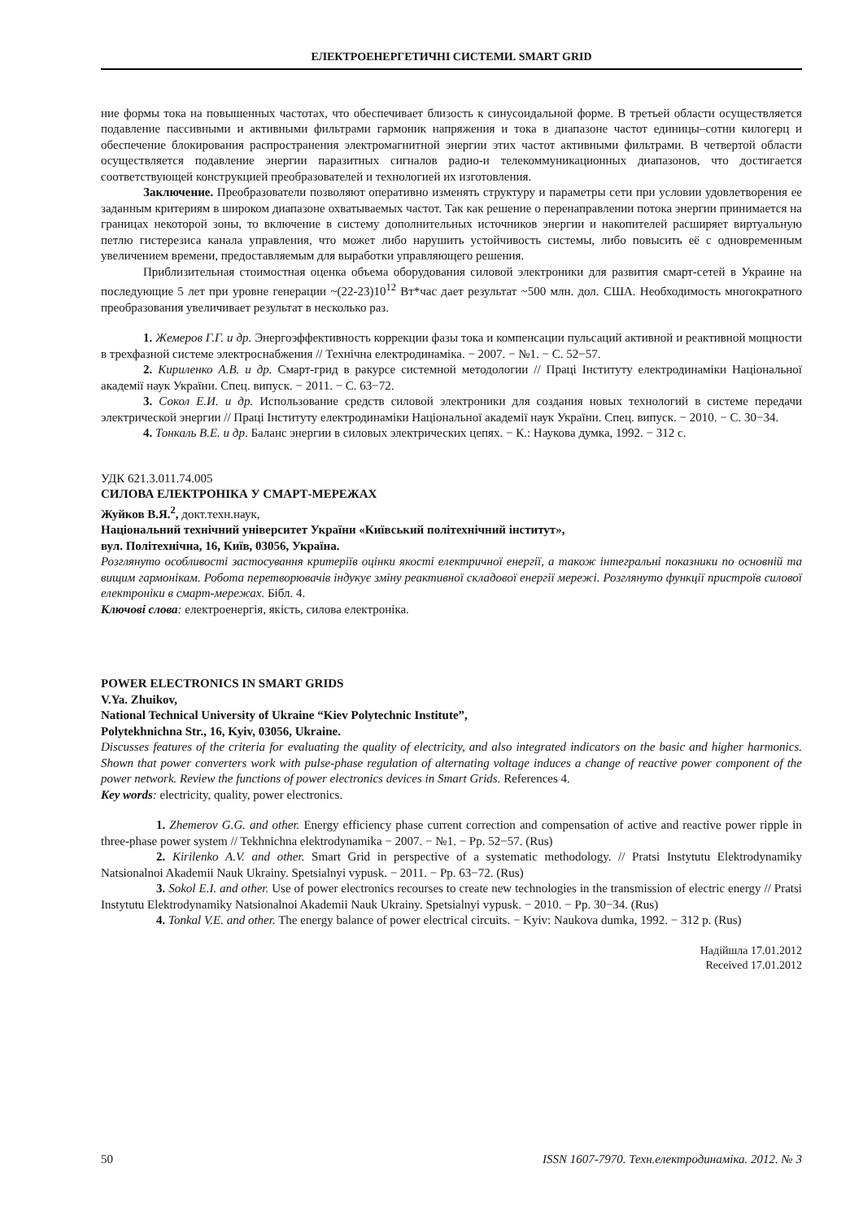ЕЛЕКТРОЕНЕРГЕТИЧНІ СИСТЕМИ. SMART GRID
ние формы тока на повышенных частотах, что обеспечивает близость к синусоидальной форме. В третьей области осуществляется подавление пассивными и активными фильтрами гармоник напряжения и тока в диапазоне частот единицы–сотни килогерц и обеспечение блокирования распространения электромагнитной энергии этих частот активными фильтрами. В четвертой области осуществляется подавление энергии паразитных сигналов радио-и телекоммуникационных диапазонов, что достигается соответствующей конструкцией преобразователей и технологией их изготовления.
Заключение. Преобразователи позволяют оперативно изменять структуру и параметры сети при условии удовлетворения ее заданным критериям в широком диапазоне охватываемых частот. Так как решение о перенаправлении потока энергии принимается на границах некоторой зоны, то включение в систему дополнительных источников энергии и накопителей расширяет виртуальную петлю гистерезиса канала управления, что может либо нарушить устойчивость системы, либо повысить её с одновременным увеличением времени, предоставляемым для выработки управляющего решения.
Приблизительная стоимостная оценка объема оборудования силовой электроники для развития смарт-сетей в Украине на последующие 5 лет при уровне генерации ~(22-23)10<sup>12</sup> Вт*час дает результат ~500 млн. дол. США. Необходимость многократного преобразования увеличивает результат в несколько раз.
1. Жемеров Г.Г. и др. Энергоэффективность коррекции фазы тока и компенсации пульсаций активной и реактивной мощности в трехфазной системе электроснабжения // Технічна електродинаміка. − 2007. − №1. − С. 52−57.
2. Кириленко А.В. и др. Смарт-грид в ракурсе системной методологии // Праці Інституту електродинаміки Національної академії наук України. Спец. випуск. − 2011. − С. 63−72.
3. Сокол Е.И. и др. Использование средств силовой электроники для создания новых технологий в системе передачи электрической энергии // Праці Інституту електродинаміки Національної академії наук України. Спец. випуск. − 2010. − С. 30−34.
4. Тонкаль В.Е. и др. Баланс энергии в силовых электрических цепях. − К.: Наукова думка, 1992. − 312 с.
УДК 621.3.011.74.005
СИЛОВА ЕЛЕКТРОНІКА У СМАРТ-МЕРЕЖАХ
Жуйков В.Я.<sup>2</sup>, докт.техн.наук,
Національний технічний університет України «Київський політехнічний інститут»,
вул. Політехнічна, 16, Київ, 03056, Україна.
Розглянуто особливості застосування критеріїв оцінки якості електричної енергії, а також інтегральні показники по основній та вищим гармонікам. Робота перетворювачів індукує зміну реактивної складової енергії мережі. Розглянуто функції пристроїв силової електроніки в смарт-мережах. Бібл. 4.
Ключові слова: електроенергія, якість, силова електроніка.
POWER ELECTRONICS IN SMART GRIDS
V.Ya. Zhuikov,
National Technical University of Ukraine “Kiev Polytechnic Institute”,
Polytekhnichna Str., 16, Kyiv, 03056, Ukraine.
Discusses features of the criteria for evaluating the quality of electricity, and also integrated indicators on the basic and higher harmonics. Shown that power converters work with pulse-phase regulation of alternating voltage induces a change of reactive power component of the power network. Review the functions of power electronics devices in Smart Grids. References 4.
Key words: electricity, quality, power electronics.
1. Zhemerov G.G. and other. Energy efficiency phase current correction and compensation of active and reactive power ripple in three-phase power system // Tekhnichna elektrodynamika − 2007. − №1. − Pp. 52−57. (Rus)
2. Kirilenko A.V. and other. Smart Grid in perspective of a systematic methodology. // Pratsi Instytutu Elektrodynamiky Natsionalnoi Akademii Nauk Ukrainy. Spetsialnyi vypusk. − 2011. − Pp. 63−72. (Rus)
3. Sokol E.I. and other. Use of power electronics recourses to create new technologies in the transmission of electric energy // Pratsi Instytutu Elektrodynamiky Natsionalnoi Akademii Nauk Ukrainy. Spetsialnyi vypusk. − 2010. − Pp. 30−34. (Rus)
4. Tonkal V.E. and other. The energy balance of power electrical circuits. − Kyiv: Naukova dumka, 1992. − 312 p. (Rus)
Надійшла 17.01.2012
Received 17.01.2012
50 ISSN 1607-7970. Техн.електродинаміка. 2012. № 3